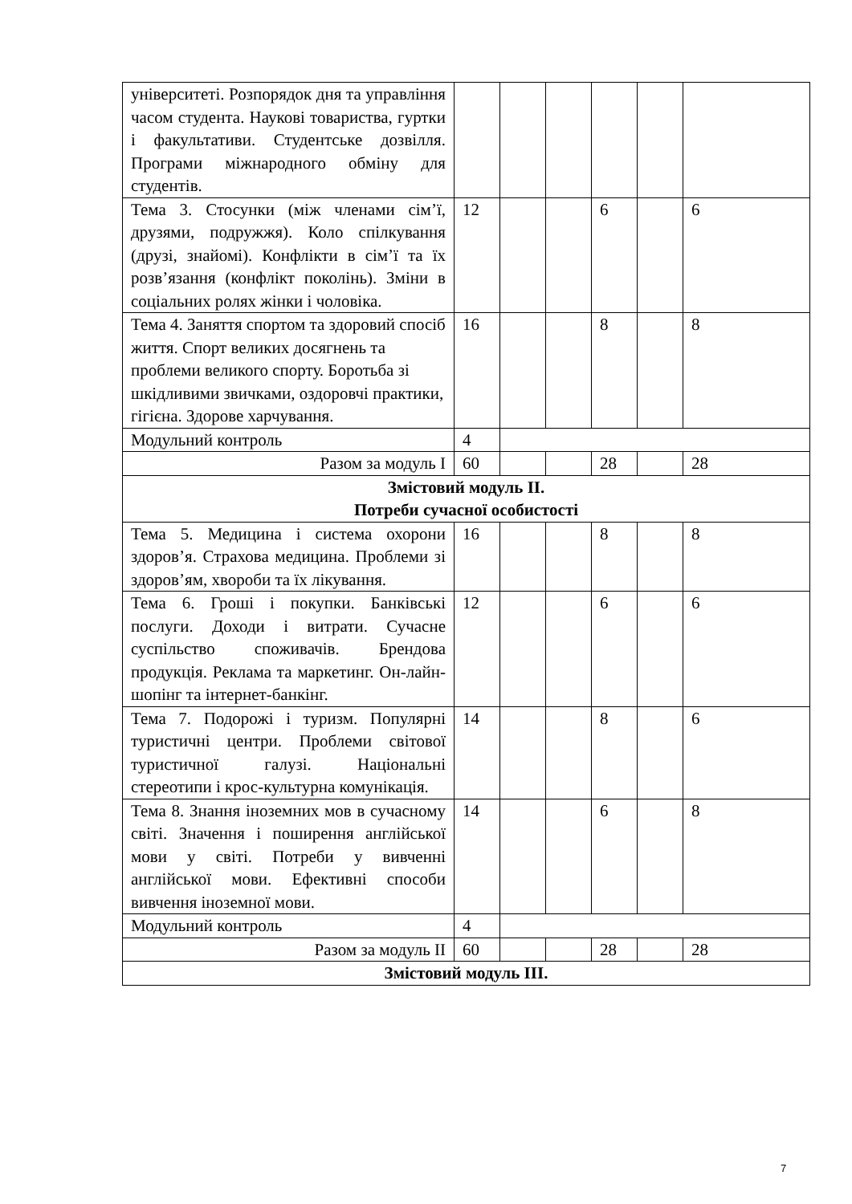| університеті. Розпорядок дня та управління часом студента. Наукові товариства, гуртки і факультативи. Студентське дозвілля. Програми міжнародного обміну для студентів. | | | | | | |
| Тема 3. Стосунки (між членами сім’ї, друзями, подружжя). Коло спілкування (друзі, знайомі). Конфлікти в сім’ї та їх розв’язання (конфлікт поколінь). Зміни в соціальних ролях жінки і чоловіка. | 12 | | | 6 | | 6 |
| Тема 4. Заняття спортом та здоровий спосіб життя. Спорт великих досягнень та проблеми великого спорту. Боротьба зі шкідливими звичками, оздоровчі практики, гігієна. Здорове харчування. | 16 | | | 8 | | 8 |
| Модульний контроль | 4 | | | | | |
| Разом за модуль I | 60 | | | 28 | | 28 |
| Змістовий модуль ІІ. Потреби сучасної особистості | | | | | | |
| Тема 5. Медицина і система охорони здоров’я. Страхова медицина. Проблеми зі здоров’ям, хвороби та їх лікування. | 16 | | | 8 | | 8 |
| Тема 6. Гроші і покупки. Банківські послуги. Доходи і витрати. Сучасне суспільство споживачів. Брендова продукція. Реклама та маркетинг. Он-лайн-шопінг та інтернет-банкінг. | 12 | | | 6 | | 6 |
| Тема 7. Подорожі і туризм. Популярні туристичні центри. Проблеми світової туристичної галузі. Національні стереотипи і крос-культурна комунікація. | 14 | | | 8 | | 6 |
| Тема 8. Знання іноземних мов в сучасному світі. Значення і поширення англійської мови у світі. Потреби у вивченні англійської мови. Ефективні способи вивчення іноземної мови. | 14 | | | 6 | | 8 |
| Модульний контроль | 4 | | | | | |
| Разом за модуль II | 60 | | | 28 | | 28 |
| Змістовий модуль ІІІ. | | | | | | |
7